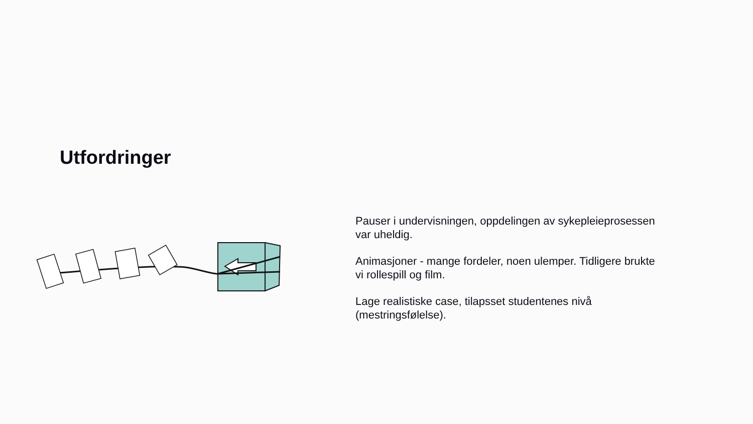Utfordringer
Pauser i undervisningen, oppdelingen av sykepleieprosessen var uheldig.
Animasjoner - mange fordeler, noen ulemper. Tidligere brukte vi rollespill og film.
Lage realistiske case, tilapsset studentenes nivå (mestringsfølelse).